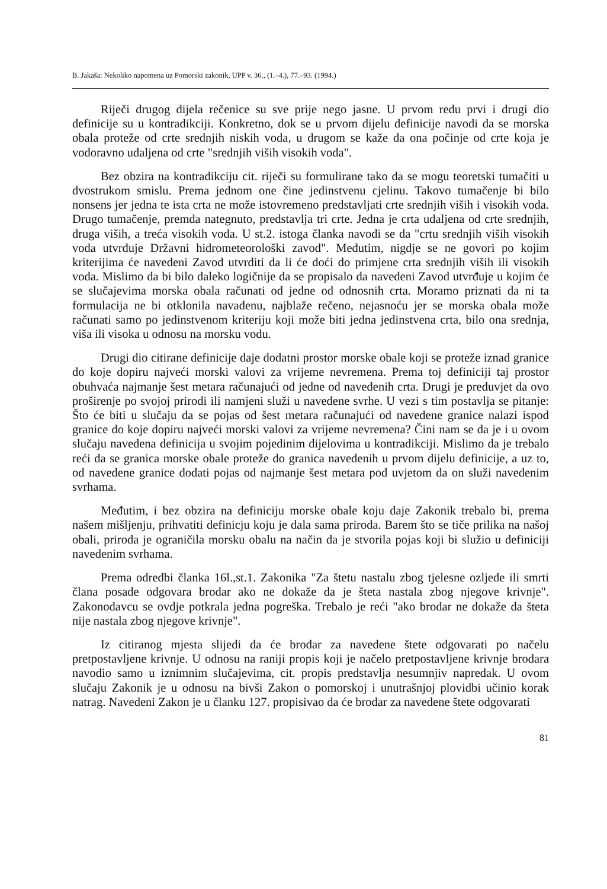B. Jakaša: Nekoliko napomena uz Pomorski zakonik, UPP v. 36., (1.–4.), 77.–93. (1994.)
Riječi drugog dijela rečenice su sve prije nego jasne. U prvom redu prvi i drugi dio definicije su u kontradikciji. Konkretno, dok se u prvom dijelu definicije navodi da se morska obala proteže od crte srednjih niskih voda, u drugom se kaže da ona počinje od crte koja je vodoravno udaljena od crte "srednjih viših visokih voda".
Bez obzira na kontradikciju cit. riječi su formulirane tako da se mogu teoretski tumačiti u dvostrukom smislu. Prema jednom one čine jedinstvenu cjelinu. Takovo tumačenje bi bilo nonsens jer jedna te ista crta ne može istovremeno predstavljati crte srednjih viših i visokih voda. Drugo tumačenje, premda nategnuto, predstavlja tri crte. Jedna je crta udaljena od crte srednjih, druga viših, a treća visokih voda. U st.2. istoga članka navodi se da "crtu srednjih viših visokih voda utvrđuje Državni hidrometeorološki zavod". Međutim, nigdje se ne govori po kojim kriterijima će navedeni Zavod utvrditi da li će doći do primjene crta srednjih viših ili visokih voda. Mislimo da bi bilo daleko logičnije da se propisalo da navedeni Zavod utvrđuje u kojim će se slučajevima morska obala računati od jedne od odnosnih crta. Moramo priznati da ni ta formulacija ne bi otklonila navadenu, najblaže rečeno, nejasnoću jer se morska obala može računati samo po jedinstvenom kriteriju koji može biti jedna jedinstvena crta, bilo ona srednja, viša ili visoka u odnosu na morsku vodu.
Drugi dio citirane definicije daje dodatni prostor morske obale koji se proteže iznad granice do koje dopiru najveći morski valovi za vrijeme nevremena. Prema toj definiciji taj prostor obuhvaća najmanje šest metara računajući od jedne od navedenih crta. Drugi je preduvjet da ovo proširenje po svojoj prirodi ili namjeni služi u navedene svrhe. U vezi s tim postavlja se pitanje: Što će biti u slučaju da se pojas od šest metara računajući od navedene granice nalazi ispod granice do koje dopiru najveći morski valovi za vrijeme nevremena? Čini nam se da je i u ovom slučaju navedena definicija u svojim pojedinim dijelovima u kontradikciji. Mislimo da je trebalo reći da se granica morske obale proteže do granica navedenih u prvom dijelu definicije, a uz to, od navedene granice dodati pojas od najmanje šest metara pod uvjetom da on služi navedenim svrhama.
Međutim, i bez obzira na definiciju morske obale koju daje Zakonik trebalo bi, prema našem mišljenju, prihvatiti definicju koju je dala sama priroda. Barem što se tiče prilika na našoj obali, priroda je ograničila morsku obalu na način da je stvorila pojas koji bi služio u definiciji navedenim svrhama.
Prema odredbi članka 16l.,st.1. Zakonika "Za štetu nastalu zbog tjelesne ozljede ili smrti člana posade odgovara brodar ako ne dokaže da je šteta nastala zbog njegove krivnje". Zakonodavcu se ovdje potkrala jedna pogreška. Trebalo je reći "ako brodar ne dokaže da šteta nije nastala zbog njegove krivnje".
Iz citiranog mjesta slijedi da će brodar za navedene štete odgovarati po načelu pretpostavljene krivnje. U odnosu na raniji propis koji je načelo pretpostavljene krivnje brodara navodio samo u iznimnim slučajevima, cit. propis predstavlja nesumnjiv napredak. U ovom slučaju Zakonik je u odnosu na bivši Zakon o pomorskoj i unutrašnjoj plovidbi učinio korak natrag. Navedeni Zakon je u članku 127. propisivao da će brodar za navedene štete odgovarati
81